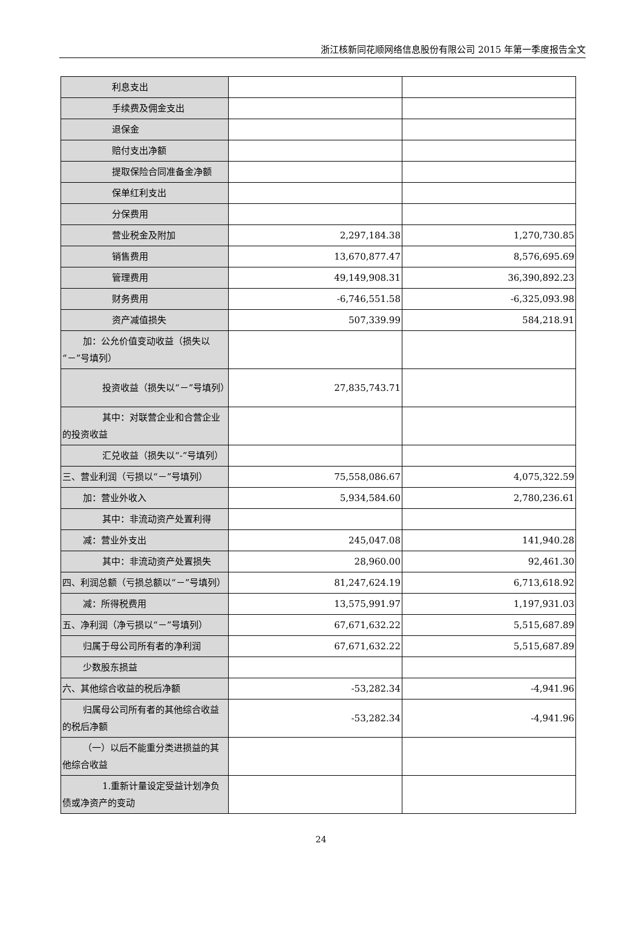浙江核新同花顺网络信息股份有限公司 2015 年第一季度报告全文
| 利息支出 | | |
| 手续费及佣金支出 | | |
| 退保金 | | |
| 赔付支出净额 | | |
| 提取保险合同准备金净额 | | |
| 保单红利支出 | | |
| 分保费用 | | |
| 营业税金及附加 | 2,297,184.38 | 1,270,730.85 |
| 销售费用 | 13,670,877.47 | 8,576,695.69 |
| 管理费用 | 49,149,908.31 | 36,390,892.23 |
| 财务费用 | -6,746,551.58 | -6,325,093.98 |
| 资产减值损失 | 507,339.99 | 584,218.91 |
| 加：公允价值变动收益（损失以“－”号填列） | | |
| 投资收益（损失以“－”号填列） | 27,835,743.71 | |
| 其中：对联营企业和合营企业的投资收益 | | |
| 汇兑收益（损失以“-”号填列） | | |
| 三、营业利润（亏损以“－”号填列） | 75,558,086.67 | 4,075,322.59 |
| 加：营业外收入 | 5,934,584.60 | 2,780,236.61 |
| 其中：非流动资产处置利得 | | |
| 减：营业外支出 | 245,047.08 | 141,940.28 |
| 其中：非流动资产处置损失 | 28,960.00 | 92,461.30 |
| 四、利润总额（亏损总额以“－”号填列） | 81,247,624.19 | 6,713,618.92 |
| 减：所得税费用 | 13,575,991.97 | 1,197,931.03 |
| 五、净利润（净亏损以“－”号填列） | 67,671,632.22 | 5,515,687.89 |
| 归属于母公司所有者的净利润 | 67,671,632.22 | 5,515,687.89 |
| 少数股东损益 | | |
| 六、其他综合收益的税后净额 | -53,282.34 | -4,941.96 |
| 归属母公司所有者的其他综合收益的税后净额 | -53,282.34 | -4,941.96 |
| （一）以后不能重分类进损益的其他综合收益 | | |
| 1.重新计量设定受益计划净负债或净资产的变动 | | |
24